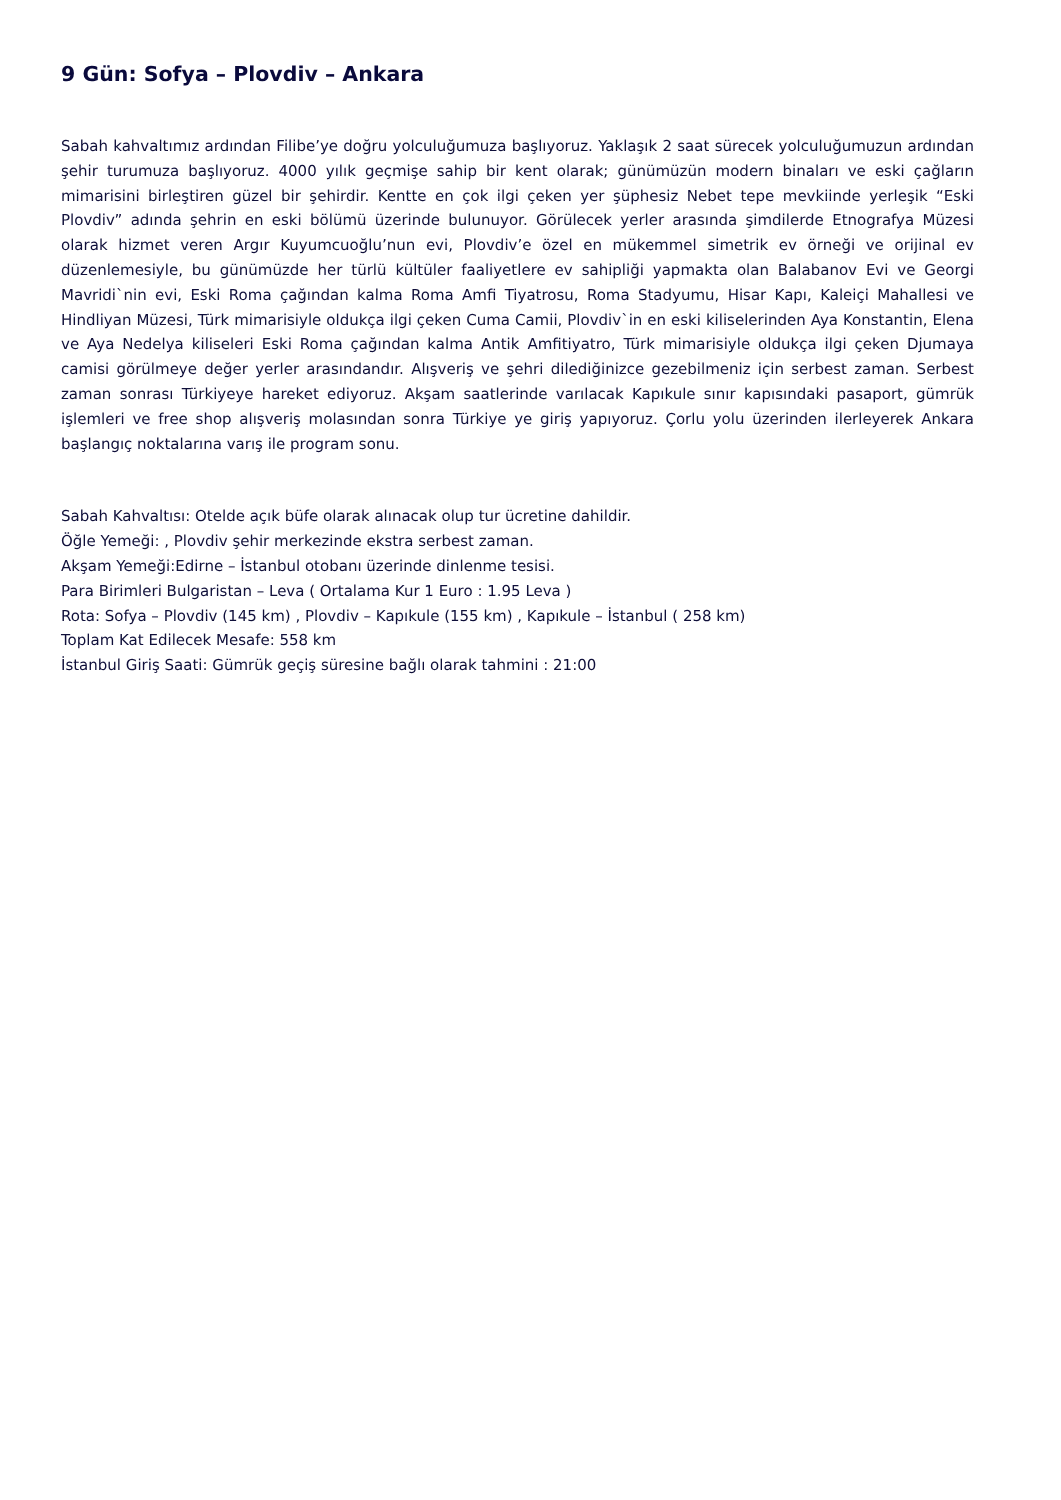9 Gün: Sofya – Plovdiv – Ankara
Sabah kahvaltımız ardından Filibe’ye doğru yolculuğumuza başlıyoruz. Yaklaşık 2 saat sürecek yolculuğumuzun ardından şehir turumuza başlıyoruz. 4000 yılık geçmişe sahip bir kent olarak; günümüzün modern binaları ve eski çağların mimarisini birleştiren güzel bir şehirdir. Kentte en çok ilgi çeken yer şüphesiz Nebet tepe mevkiinde yerleşik “Eski Plovdiv” adında şehrin en eski bölümü üzerinde bulunuyor. Görülecek yerler arasında şimdilerde Etnografya Müzesi olarak hizmet veren Argır Kuyumcuoğlu’nun evi, Plovdiv’e özel en mükemmel simetrik ev örneği ve orijinal ev düzenlemesiyle, bu günümüzde her türlü kültüler faaliyetlere ev sahipliği yapmakta olan Balabanov Evi ve Georgi Mavridi`nin evi, Eski Roma çağından kalma Roma Amfi Tiyatrosu, Roma Stadyumu, Hisar Kapı, Kaleiçi Mahallesi ve Hindliyan Müzesi, Türk mimarisiyle oldukça ilgi çeken Cuma Camii, Plovdiv`in en eski kiliselerinden Aya Konstantin, Elena ve Aya Nedelya kiliseleri Eski Roma çağından kalma Antik Amfitiyatro, Türk mimarisiyle oldukça ilgi çeken Djumaya camisi görülmeye değer yerler arasındandır. Alışveriş ve şehri dilediğinizce gezebilmeniz için serbest zaman. Serbest zaman sonrası Türkiyeye hareket ediyoruz. Akşam saatlerinde varılacak Kapıkule sınır kapısındaki pasaport, gümrük işlemleri ve free shop alışveriş molasından sonra Türkiye ye giriş yapıyoruz. Çorlu yolu üzerinden ilerleyerek Ankara başlangıç noktalarına varış ile program sonu.
Sabah Kahvaltısı: Otelde açık büfe olarak alınacak olup tur ücretine dahildir.
Öğle Yemeği: , Plovdiv şehir merkezinde ekstra serbest zaman.
Akşam Yemeği:Edirne – İstanbul otobanı üzerinde dinlenme tesisi.
Para Birimleri Bulgaristan – Leva ( Ortalama Kur 1 Euro : 1.95 Leva )
Rota: Sofya – Plovdiv (145 km) , Plovdiv – Kapıkule (155 km) , Kapıkule – İstanbul ( 258 km)
Toplam Kat Edilecek Mesafe: 558 km
İstanbul Giriş Saati: Gümrük geçiş süresine bağlı olarak tahmini : 21:00